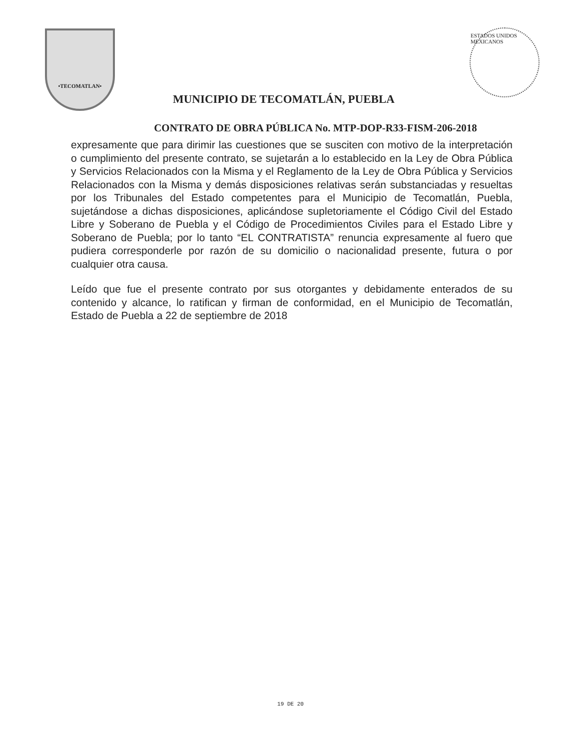•TECOMATLAN•
MUNICIPIO DE TECOMATLÁN, PUEBLA
ESTADOS UNIDOS MEXICANOS
CONTRATO DE OBRA PÚBLICA No. MTP-DOP-R33-FISM-206-2018
expresamente que para dirimir las cuestiones que se susciten con motivo de la interpretación o cumplimiento del presente contrato, se sujetarán a lo establecido en la Ley de Obra Pública y Servicios Relacionados con la Misma y el Reglamento de la Ley de Obra Pública y Servicios Relacionados con la Misma y demás disposiciones relativas serán substanciadas y resueltas por los Tribunales del Estado competentes para el Municipio de Tecomatlán, Puebla, sujetándose a dichas disposiciones, aplicándose supletoriamente el Código Civil del Estado Libre y Soberano de Puebla y el Código de Procedimientos Civiles para el Estado Libre y Soberano de Puebla; por lo tanto “EL CONTRATISTA” renuncia expresamente al fuero que pudiera corresponderle por razón de su domicilio o nacionalidad presente, futura o por cualquier otra causa.
Leído que fue el presente contrato por sus otorgantes y debidamente enterados de su contenido y alcance, lo ratifican y firman de conformidad, en el Municipio de Tecomatlán, Estado de Puebla a 22 de septiembre de 2018
19 DE 20